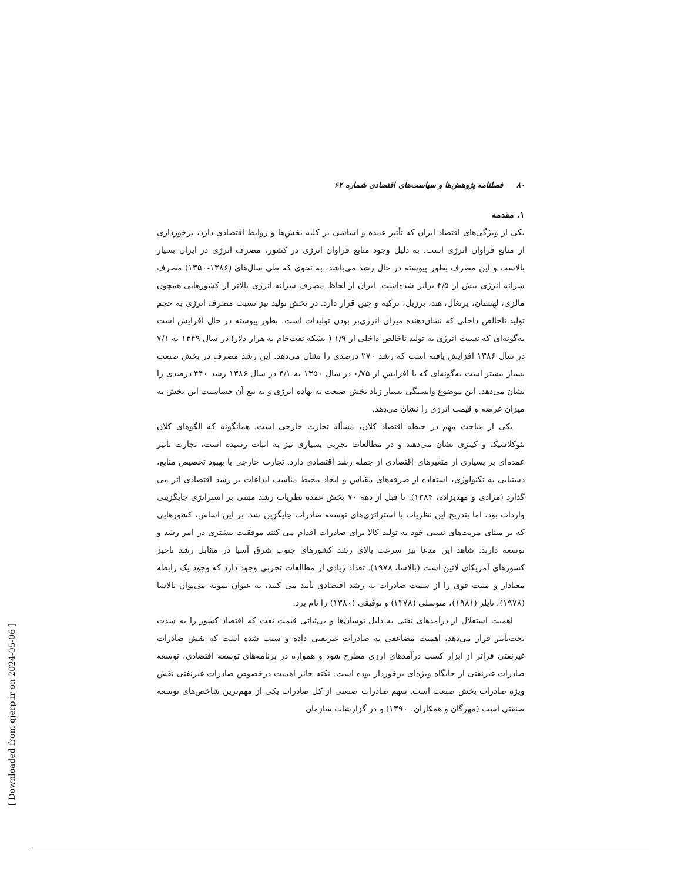۸۰ فصلنامه پژوهش‌ها و سیاست‌های اقتصادی شماره ۶۲
۱. مقدمه
یکی از ویژگی‌های اقتصاد ایران که تأثیر عمده و اساسی بر کلیه بخش‌ها و روابط اقتصادی دارد، برخورداری از منابع فراوان انرژی است. به دلیل وجود منابع فراوان انرژی در کشور، مصرف انرژی در ایران بسیار بالاست و این مصرف بطور پیوسته در حال رشد می‌باشد، به نحوی که طی سال‌های (۱۳۸۶-۱۳۵۰) مصرف سرانه انرژی بیش از ۴/۵ برابر شده‌است. ایران از لحاظ مصرف سرانه انرژی بالاتر از کشورهایی همچون مالزی، لهستان، پرتغال، هند، برزیل، ترکیه و چین قرار دارد. در بخش تولید نیز نسبت مصرف انرژی به حجم تولید ناخالص داخلی که نشان‌دهنده میزان انرژی‌بر بودن تولیدات است، بطور پیوسته در حال افزایش است به‌گونه‌ای که نسبت انرژی به تولید ناخالص داخلی از ۱/۹ ( بشکه نفت‌خام به هزار دلار) در سال ۱۳۴۹ به ۷/۱ در سال ۱۳۸۶ افزایش یافته است که رشد ۲۷۰ درصدی را نشان می‌دهد. این رشد مصرف در بخش صنعت بسیار بیشتر است به‌گونه‌ای که با افزایش از ۰/۷۵ در سال ۱۳۵۰ به ۴/۱ در سال ۱۳۸۶ رشد ۴۴۰ درصدی را نشان می‌دهد. این موضوع وابستگی بسیار زیاد بخش صنعت به نهاده انرژی و به تبع آن حساسیت این بخش به میزان عرضه و قیمت انرژی را نشان می‌دهد.
یکی از مباحث مهم در حیطه اقتصاد کلان، مسأله تجارت خارجی است. همانگونه که الگوهای کلان نئوکلاسیک و کینزی نشان می‌دهند و در مطالعات تجربی بسیاری نیز به اثبات رسیده است، تجارت تأثیر عمده‌ای بر بسیاری از متغیرهای اقتصادی از جمله رشد اقتصادی دارد. تجارت خارجی با بهبود تخصیص منابع، دستیابی به تکنولوژی، استفاده از صرفه‌های مقیاس و ایجاد محیط مناسب ابداعات بر رشد اقتصادی اثر می گذارد (مرادی و مهدیزاده، ۱۳۸۴). تا قبل از دهه ۷۰ بخش عمده نظریات رشد مبتنی بر استراتژی جایگزینی واردات بود، اما بتدریج این نظریات با استراتژی‌های توسعه صادرات جایگزین شد. بر این اساس، کشورهایی که بر مبنای مزیت‌های نسبی خود به تولید کالا برای صادرات اقدام می کنند موفقیت بیشتری در امر رشد و توسعه دارند. شاهد این مدعا نیز سرعت بالای رشد کشورهای جنوب شرق آسیا در مقابل رشد ناچیز کشورهای آمریکای لاتین است (بالاسا، ۱۹۷۸). تعداد زیادی از مطالعات تجربی وجود دارد که وجود یک رابطه معنادار و مثبت قوی را از سمت صادرات به رشد اقتصادی تأیید می کنند، به عنوان نمونه می‌توان بالاسا (۱۹۷۸)، تایلر (۱۹۸۱)، متوسلی (۱۳۷۸) و توفیقی (۱۳۸۰) را نام برد.
اهمیت استقلال از درآمدهای نفتی به دلیل نوسان‌ها و بی‌ثباتی قیمت نفت که اقتصاد کشور را به شدت تحت‌تأثیر قرار می‌دهد، اهمیت مضاعفی به صادرات غیرنفتی داده و سبب شده است که نقش صادرات غیرنفتی فراتر از ابزار کسب درآمدهای ارزی مطرح شود و همواره در برنامه‌های توسعه اقتصادی، توسعه صادرات غیرنفتی از جایگاه ویژه‌ای برخوردار بوده است. نکته حائز اهمیت درخصوص صادرات غیرنفتی نقش ویژه صادرات بخش صنعت است. سهم صادرات صنعتی از کل صادرات یکی از مهم‌ترین شاخص‌های توسعه صنعتی است (مهرگان و همکاران، ۱۳۹۰) و در گزارشات سازمان
[ Downloaded from qjerp.ir on 2024-05-06 ]